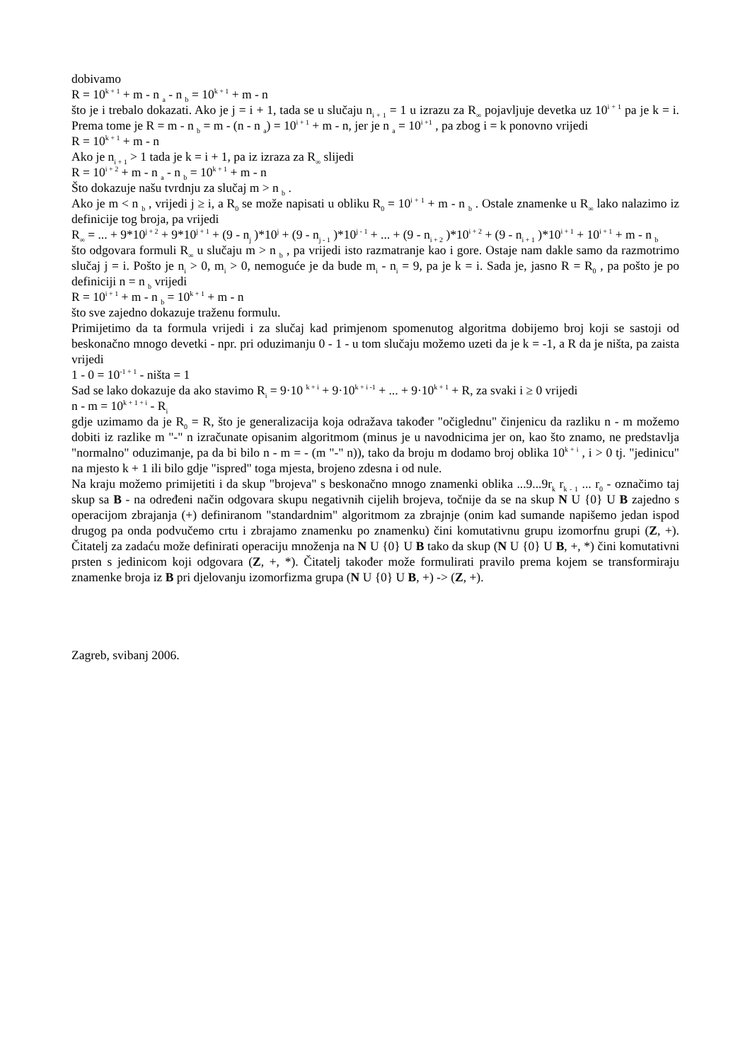dobivamo
R = 10<sup>k + 1</sup> + m - n <sub>a</sub> - n <sub>b</sub> = 10<sup>k + 1</sup> + m - n
što je i trebalo dokazati. Ako je j = i + 1, tada se u slučaju n<sub>i + 1</sub> = 1 u izrazu za R<sub>∞</sub> pojavljuje devetka uz 10<sup>i + 1</sup> pa je k = i. Prema tome je R = m - n <sub>b</sub> = m - (n - n <sub>a</sub>) = 10<sup>i + 1</sup> + m - n, jer je n <sub>a</sub> = 10<sup>i +1</sup> , pa zbog i = k ponovno vrijedi
R = 10<sup>k + 1</sup> + m - n
Ako je n<sub>i + 1</sub> > 1 tada je k = i + 1, pa iz izraza za R<sub>∞</sub> slijedi
R = 10<sup>i + 2</sup> + m - n <sub>a</sub> - n <sub>b</sub> = 10<sup>k + 1</sup> + m - n
Što dokazuje našu tvrdnju za slučaj m > n <sub>b</sub> .
Ako je m < n <sub>b</sub> , vrijedi j ≥ i, a R<sub>0</sub> se može napisati u obliku R<sub>0</sub> = 10<sup>i + 1</sup> + m - n <sub>b</sub> . Ostale znamenke u R<sub>∞</sub> lako nalazimo iz definicije tog broja, pa vrijedi
R<sub>∞</sub> = ... + 9*10<sup>j + 2</sup> + 9*10<sup>j + 1</sup> + (9 - n<sub>j</sub> )*10<sup>j</sup> + (9 - n<sub>j - 1</sub> )*10<sup>j - 1</sup> + ... + (9 - n<sub>i + 2</sub> )*10<sup>i + 2</sup> + (9 - n<sub>i + 1</sub> )*10<sup>i + 1</sup> + 10<sup>i + 1</sup> + m - n <sub>b</sub>
što odgovara formuli R<sub>∞</sub> u slučaju m > n <sub>b</sub> , pa vrijedi isto razmatranje kao i gore. Ostaje nam dakle samo da razmotrimo slučaj j = i. Pošto je n<sub>i</sub> > 0, m<sub>i</sub> > 0, nemoguće je da bude m<sub>i</sub> - n<sub>i</sub> = 9, pa je k = i. Sada je, jasno R = R<sub>0</sub> , pa pošto je po definiciji n = n <sub>b</sub> vrijedi
R = 10<sup>i + 1</sup> + m - n <sub>b</sub> = 10<sup>k + 1</sup> + m - n
što sve zajedno dokazuje traženu formulu.
Primijetimo da ta formula vrijedi i za slučaj kad primjenom spomenutog algoritma dobijemo broj koji se sastoji od beskonačno mnogo devetki - npr. pri oduzimanju 0 - 1 - u tom slučaju možemo uzeti da je k = -1, a R da je ništa, pa zaista vrijedi
1 - 0 = 10<sup>-1 + 1</sup> - ništa = 1
Sad se lako dokazuje da ako stavimo R<sub>i</sub> = 9·10 <sup>k + i</sup> + 9·10<sup>k + i -1</sup> + ... + 9·10<sup>k + 1</sup> + R, za svaki i ≥ 0 vrijedi
n - m = 10<sup>k + 1 + i</sup> - R<sub>i</sub>
gdje uzimamo da je R<sub>0</sub> = R, što je generalizacija koja odražava također "očiglednu" činjenicu da razliku n - m možemo dobiti iz razlike m "-" n izračunate opisanim algoritmom (minus je u navodnicima jer on, kao što znamo, ne predstavlja "normalno" oduzimanje, pa da bi bilo n - m = - (m "-" n)), tako da broju m dodamo broj oblika 10<sup>k + i</sup> , i > 0 tj. "jedinicu" na mjesto k + 1 ili bilo gdje "ispred" toga mjesta, brojeno zdesna i od nule.
Na kraju možemo primijetiti i da skup "brojeva" s beskonačno mnogo znamenki oblika ...9...9r<sub>k</sub> r<sub>k - 1</sub> ... r<sub>0</sub> - označimo taj skup sa B - na određeni način odgovara skupu negativnih cijelih brojeva, točnije da se na skup N U {0} U B zajedno s operacijom zbrajanja (+) definiranom "standardnim" algoritmom za zbrajnje (onim kad sumande napišemo jedan ispod drugog pa onda podvučemo crtu i zbrajamo znamenku po znamenku) čini komutativnu grupu izomorfnu grupi (Z, +). Čitatelj za zadaću može definirati operaciju množenja na N U {0} U B tako da skup (N U {0} U B, +, *) čini komutativni prsten s jedinicom koji odgovara (Z, +, *). Čitatelj također može formulirati pravilo prema kojem se transformiraju znamenke broja iz B pri djelovanju izomorfizma grupa (N U {0} U B, +) -> (Z, +).
Zagreb, svibanj 2006.